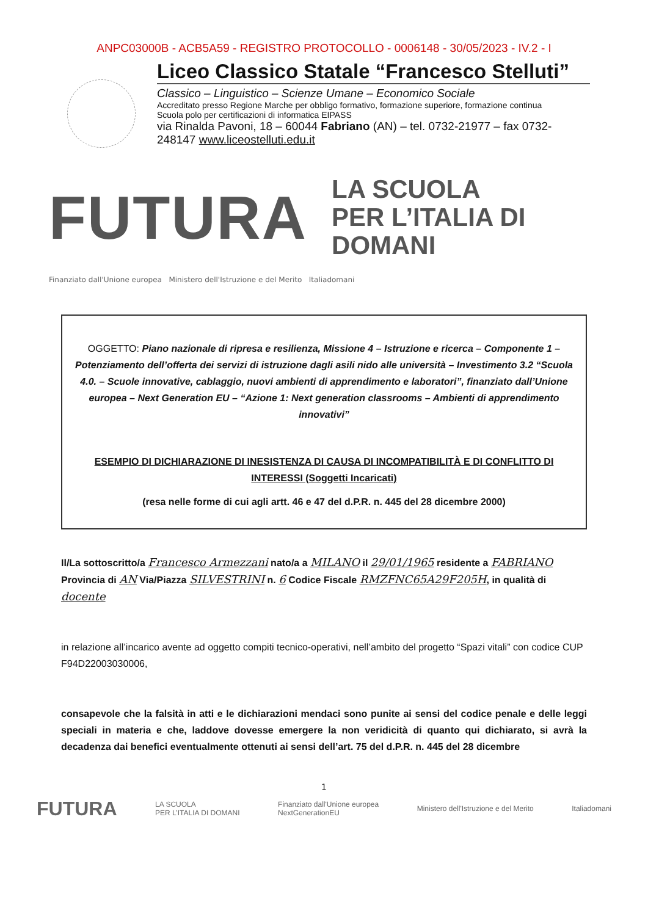ANPC03000B - ACB5A59 - REGISTRO PROTOCOLLO - 0006148 - 30/05/2023 - IV.2 - I
Liceo Classico Statale “Francesco Stelluti”
Classico – Linguistico – Scienze Umane – Economico Sociale
Accreditato presso Regione Marche per obbligo formativo, formazione superiore, formazione continua
Scuola polo per certificazioni di informatica EIPASS
via Rinalda Pavoni, 18 – 60044 Fabriano (AN) – tel. 0732-21977 – fax 0732-248147 www.liceostelluti.edu.it
FUTURA LA SCUOLA
PER L’ITALIA DI DOMANI
Finanziato dall'Unione europea Ministero dell'Istruzione e del Merito Italiadomani
OGGETTO: Piano nazionale di ripresa e resilienza, Missione 4 – Istruzione e ricerca – Componente 1 – Potenziamento dell’offerta dei servizi di istruzione dagli asili nido alle università – Investimento 3.2 “Scuola 4.0. – Scuole innovative, cablaggio, nuovi ambienti di apprendimento e laboratori”, finanziato dall’Unione europea – Next Generation EU – “Azione 1: Next generation classrooms – Ambienti di apprendimento innovativi”
ESEMPIO DI DICHIARAZIONE DI INESISTENZA DI CAUSA DI INCOMPATIBILITÀ E DI CONFLITTO DI INTERESSI (Soggetti Incaricati)
(resa nelle forme di cui agli artt. 46 e 47 del d.P.R. n. 445 del 28 dicembre 2000)
Il/La sottoscritto/a Francesco Armezzani nato/a a MILANO il 29/01/1965 residente a FABRIANO Provincia di AN Via/Piazza SILVESTRINI n. 6 Codice Fiscale RMZFNC65A29F205H, in qualità di docente
in relazione all’incarico avente ad oggetto compiti tecnico-operativi, nell’ambito del progetto “Spazi vitali” con codice CUP F94D22003030006,
consapevole che la falsità in atti e le dichiarazioni mendaci sono punite ai sensi del codice penale e delle leggi speciali in materia e che, laddove dovesse emergere la non veridicità di quanto qui dichiarato, si avrà la decadenza dai benefici eventualmente ottenuti ai sensi dell’art. 75 del d.P.R. n. 445 del 28 dicembre
1
FUTURA LA SCUOLA
PER L’ITALIA DI DOMANI Finanziato dall'Unione europea
NextGenerationEU Ministero dell'Istruzione e del Merito Italiadomani